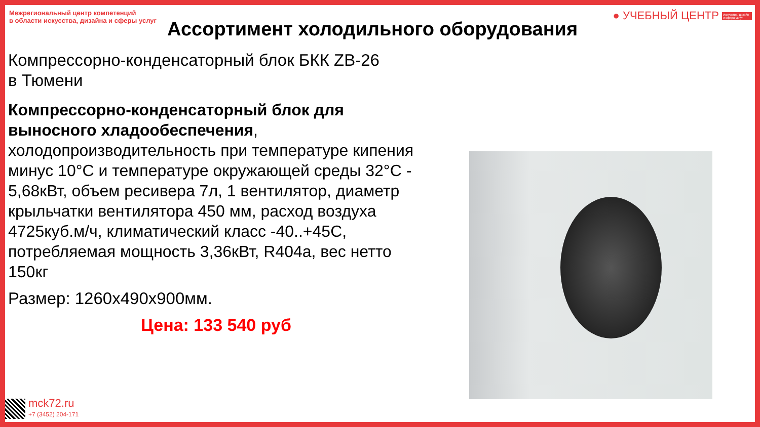Межрегиональный центр компетенций
в области искусства, дизайна и сферы услуг
● УЧЕБНЫЙ ЦЕНТР Искусство, дизайн и сфера услуг
Ассортимент холодильного оборудования
Компрессорно-конденсаторный блок БКК ZB-26
в Тюмени
Компрессорно-конденсаторный блок для выносного хладообеспечения, холодопроизводительность при температуре кипения минус 10°С и температуре окружающей среды 32°С - 5,68кВт, объем ресивера 7л, 1 вентилятор, диаметр крыльчатки вентилятора 450 мм, расход воздуха 4725куб.м/ч, климатический класс -40..+45С, потребляемая мощность 3,36кВт, R404a, вес нетто 150кг
Размер: 1260х490х900мм.
Цена: 133 540 руб
mck72.ru
+7 (3452) 204-171